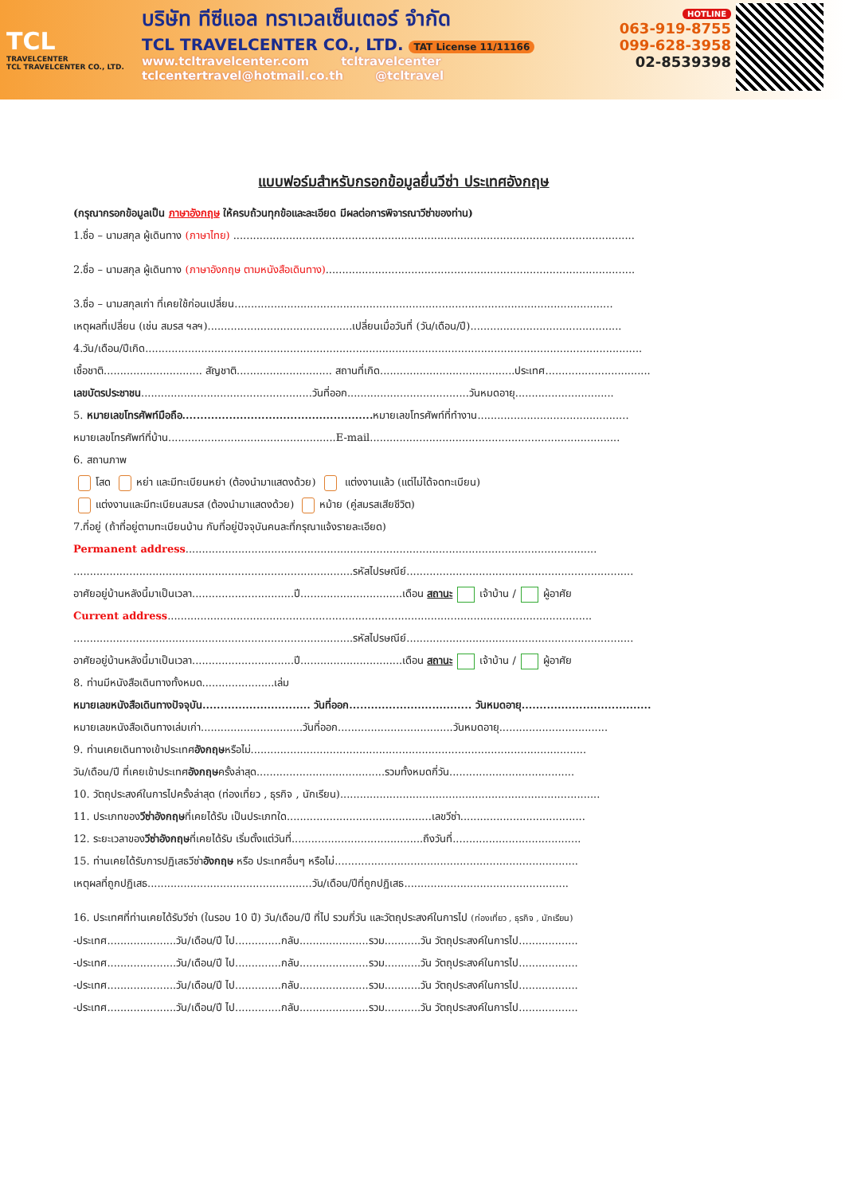TCL
TRAVELCENTER
TCL TRAVELCENTER CO., LTD.
บริษัท ทีซีแอล ทราเวลเซ็นเตอร์ จำกัด
TCL TRAVELCENTER CO., LTD. TAT License 11/11166
www.tcltravelcenter.com tcltravelcenter
tclcentertravel@hotmail.co.th @tcltravel
HOTLINE
063-919-8755
099-628-3958
02-8539398
แบบฟอร์มสำหรับกรอกข้อมูลยื่นวีซ่า ประเทศอังกฤษ
(กรุณากรอกข้อมูลเป็น ภาษาอังกฤษ ให้ครบถ้วนทุกข้อและละเอียด มีผลต่อการพิจารณาวีซ่าของท่าน)
1.ชื่อ – นามสกุล ผู้เดินทาง (ภาษาไทย) ..........................................................................................................................
2.ชื่อ – นามสกุล ผู้เดินทาง (ภาษาอังกฤษ ตามหนังสือเดินทาง)..............................................................................................
3.ชื่อ – นามสกุลเก่า ที่เคยใช้ก่อนเปลี่ยน...................................................................................................................
เหตุผลที่เปลี่ยน (เช่น สมรส ฯลฯ)............................................เปลี่ยนเมื่อวันที่ (วัน/เดือน/ปี)..............................................
4.วัน/เดือน/ปีเกิด.......................................................................................................................................................
เชื้อชาติ.............................. สัญชาติ............................. สถานที่เกิด.........................................ประเทศ................................
เลขบัตรประชาชน....................................................วันที่ออก.....................................วันหมดอายุ..............................
5. หมายเลขโทรศัพท์มือถือ..................................................... หมายเลขโทรศัพท์ที่ทำงาน..............................................
หมายเลขโทรศัพท์ที่บ้าน...................................................E-mail............................................................................
6. สถานภาพ
โสด หย่า และมีทะเบียนหย่า (ต้องนำมาแสดงด้วย) แต่งงานแล้ว (แต่ไม่ได้จดทะเบียน)
แต่งงานและมีทะเบียนสมรส (ต้องนำมาแสดงด้วย) หม้าย (คู่สมรสเสียชีวิต)
7.ที่อยู่ (ถ้าที่อยู่ตามทะเบียนบ้าน กับที่อยู่ปัจจุบันคนละที่กรุณาแจ้งรายละเอียด)
Permanent address.............................................................................................................................
.....................................................................................รหัสไปรษณีย์.....................................................................
อาศัยอยู่บ้านหลังนี้มาเป็นเวลา...............................ปี...............................เดือน สถานะ เจ้าบ้าน / ผู้อาศัย
Current address.................................................................................................................................
.....................................................................................รหัสไปรษณีย์.....................................................................
อาศัยอยู่บ้านหลังนี้มาเป็นเวลา...............................ปี...............................เดือน สถานะ เจ้าบ้าน / ผู้อาศัย
8. ท่านมีหนังสือเดินทางทั้งหมด......................เล่ม
หมายเลขหนังสือเดินทางปัจจุบัน.............................. วันที่ออก.................................. วันหมดอายุ....................................
หมายเลขหนังสือเดินทางเล่มเก่า...............................วันที่ออก...................................วันหมดอายุ.................................
9. ท่านเคยเดินทางเข้าประเทศอังกฤษหรือไม่......................................................................................................
วัน/เดือน/ปี ที่เคยเข้าประเทศอังกฤษครั้งล่าสุด.......................................รวมทั้งหมดกี่วัน......................................
10. วัตถุประสงค์ในการไปครั้งล่าสุด (ท่องเที่ยว , ธุรกิจ , นักเรียน)...............................................................................
11. ประเภทของวีซ่าอังกฤษที่เคยได้รับ เป็นประเภทใด............................................เลขวีซ่า......................................
12. ระยะเวลาของวีซ่าอังกฤษที่เคยได้รับ เริ่มตั้งแต่วันที่........................................ถึงวันที่.......................................
15. ท่านเคยได้รับการปฏิเสธวีซ่าอังกฤษ หรือ ประเทศอื่นๆ หรือไม่..........................................................................
เหตุผลที่ถูกปฏิเสธ..................................................วัน/เดือน/ปีที่ถูกปฏิเสธ..................................................
16. ประเทศที่ท่านเคยได้รับวีซ่า (ในรอบ 10 ปี) วัน/เดือน/ปี ที่ไป รวมกี่วัน และวัตถุประสงค์ในการไป (ท่องเที่ยว , ธุรกิจ , นักเรียน)
-ประเทศ.....................วัน/เดือน/ปี ไป..............กลับ.....................รวม...........วัน วัตถุประสงค์ในการไป..................
-ประเทศ.....................วัน/เดือน/ปี ไป..............กลับ.....................รวม...........วัน วัตถุประสงค์ในการไป..................
-ประเทศ.....................วัน/เดือน/ปี ไป..............กลับ.....................รวม...........วัน วัตถุประสงค์ในการไป..................
-ประเทศ.....................วัน/เดือน/ปี ไป..............กลับ.....................รวม...........วัน วัตถุประสงค์ในการไป..................